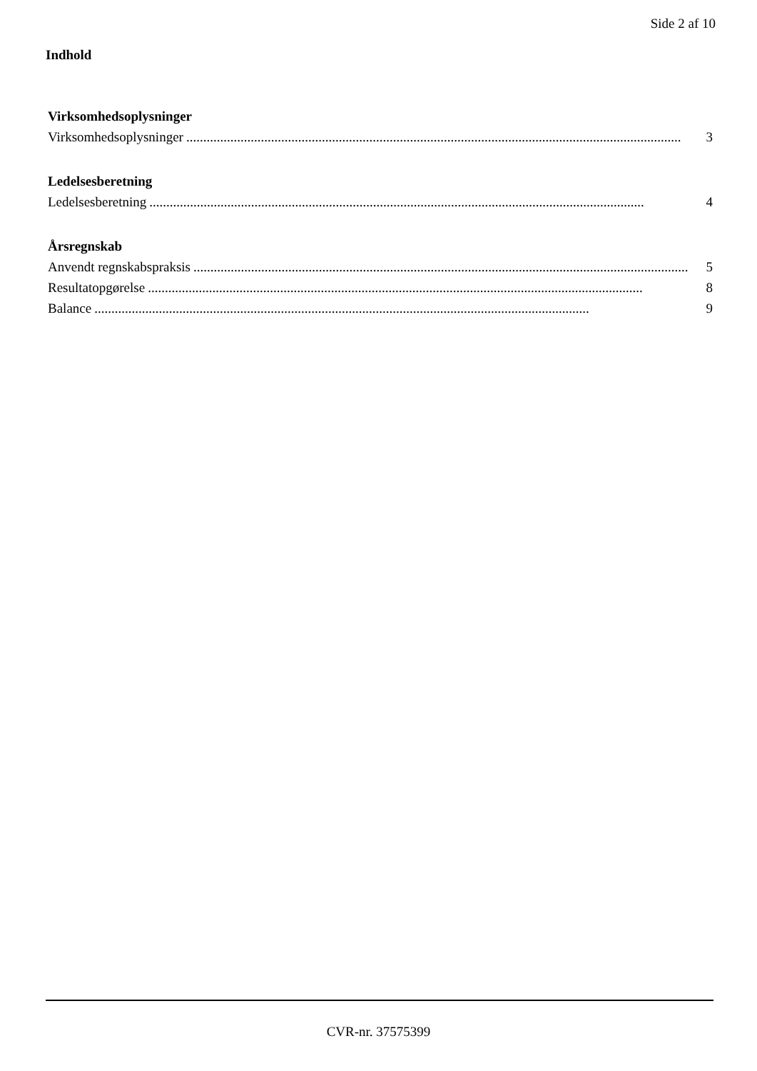Side 2 af 10
Indhold
Virksomhedsoplysninger
Virksomhedsoplysninger.................................................................................................................................................. 3
Ledelsesberetning
Ledelsesberetning.................................................................................................................................................. 4
Årsregnskab
Anvendt regnskabspraksis.................................................................................................................................................. 5
Resultatopgørelse.................................................................................................................................................. 8
Balance.................................................................................................................................................. 9
CVR-nr. 37575399